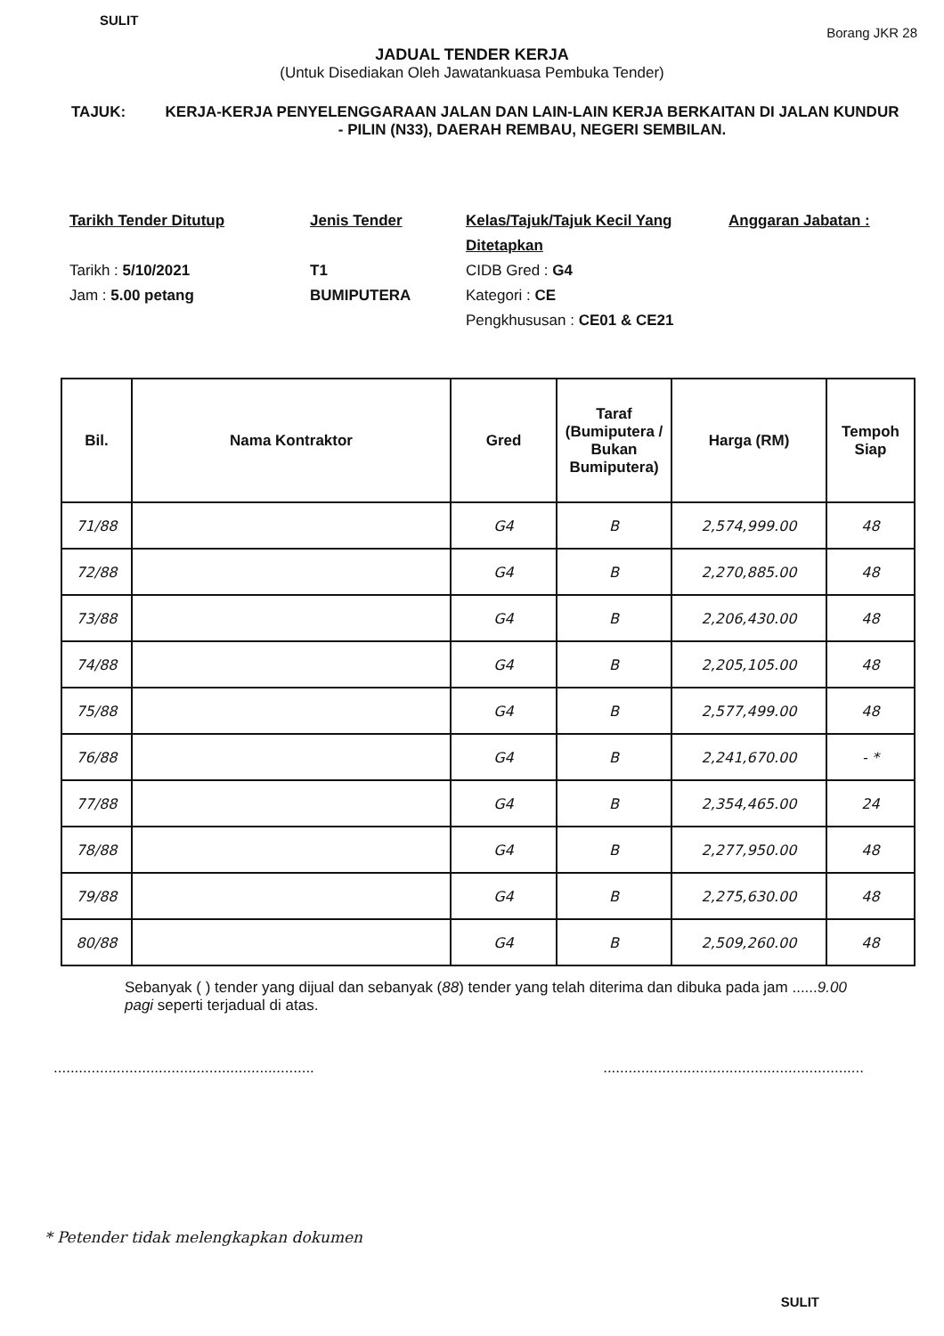SULIT Borang JKR 28
JADUAL TENDER KERJA
(Untuk Disediakan Oleh Jawatankuasa Pembuka Tender)
TAJUK: KERJA-KERJA PENYELENGGARAAN JALAN DAN LAIN-LAIN KERJA BERKAITAN DI JALAN KUNDUR - PILIN (N33), DAERAH REMBAU, NEGERI SEMBILAN.
Tarikh Tender Ditutup
Tarikh : 5/10/2021
Jam : 5.00 petang
Jenis Tender
T1
BUMIPUTERA
Kelas/Tajuk/Tajuk Kecil Yang Ditetapkan
CIDB Gred : G4
Kategori : CE
Pengkhususan : CE01 & CE21
Anggaran Jabatan :
| Bil. | Nama Kontraktor | Gred | Taraf (Bumiputera / Bukan Bumiputera) | Harga (RM) | Tempoh Siap |
| --- | --- | --- | --- | --- | --- |
| 71/88 | | G4 | B | 2,574,999.00 | 48 |
| 72/88 | | G4 | B | 2,270,885.00 | 48 |
| 73/88 | | G4 | B | 2,206,430.00 | 48 |
| 74/88 | | G4 | B | 2,205,105.00 | 48 |
| 75/88 | | G4 | B | 2,577,499.00 | 48 |
| 76/88 | | G4 | B | 2,241,670.00 | - * |
| 77/88 | | G4 | B | 2,354,465.00 | 24 |
| 78/88 | | G4 | B | 2,277,950.00 | 48 |
| 79/88 | | G4 | B | 2,275,630.00 | 48 |
| 80/88 | | G4 | B | 2,509,260.00 | 48 |
Sebanyak ( ) tender yang dijual dan sebanyak (88) tender yang telah diterima dan dibuka pada jam ......9.00 pagi seperti terjadual di atas.
............................................................................................................................
* Petender tidak melengkapkan dokumen
SULIT